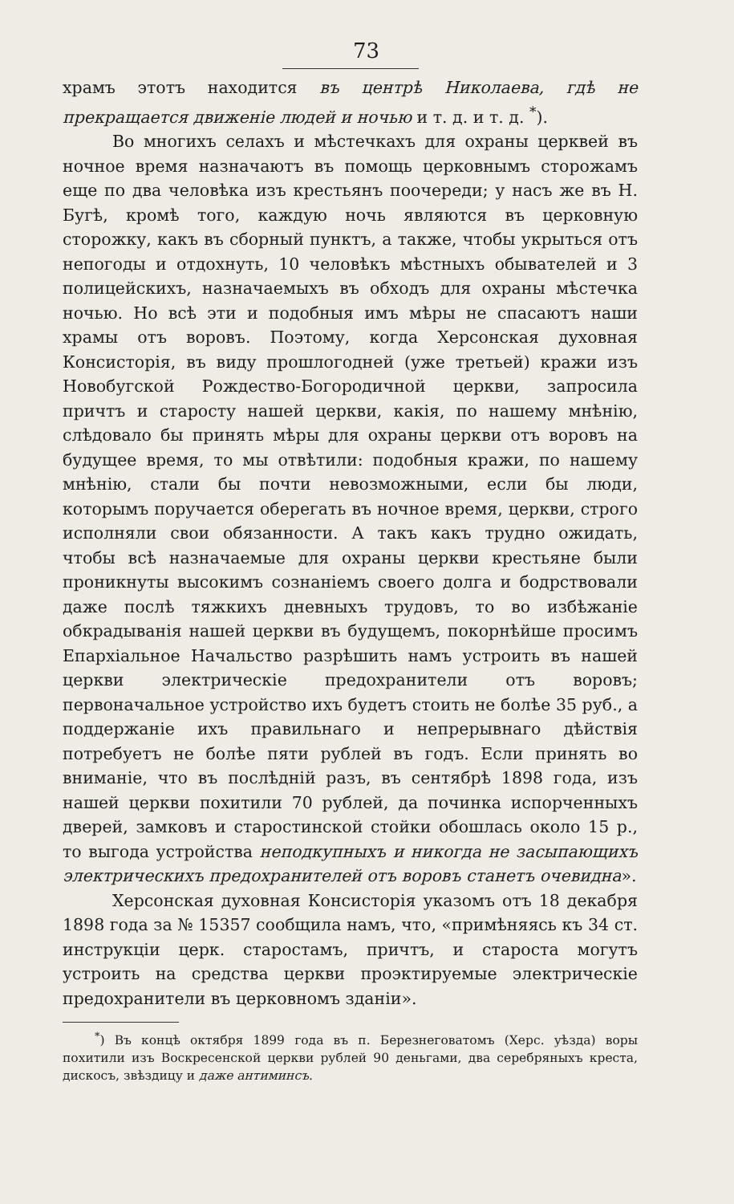73
храмъ этотъ находится въ центрѣ Николаева, гдѣ не прекращается движеніе людей и ночью и т. д. и т. д. <sup>*</sup>).
Во многихъ селахъ и мѣстечкахъ для охраны церквей въ ночное время назначаютъ въ помощь церковнымъ сторожамъ еще по два человѣка изъ крестьянъ поочереди; у насъ же въ Н. Бугѣ, кромѣ того, каждую ночь являются въ церковную сторожку, какъ въ сборный пунктъ, а также, чтобы укрыться отъ непогоды и отдохнуть, 10 человѣкъ мѣстныхъ обывателей и 3 полицейскихъ, назначаемыхъ въ обходъ для охраны мѣстечка ночью. Но всѣ эти и подобныя имъ мѣры не спасаютъ наши храмы отъ воровъ. Поэтому, когда Херсонская духовная Консисторія, въ виду прошлогодней (уже третьей) кражи изъ Новобугской Рождество-Богородичной церкви, запросила причтъ и старосту нашей церкви, какія, по нашему мнѣнію, слѣдовало бы принять мѣры для охраны церкви отъ воровъ на будущее время, то мы отвѣтили: подобныя кражи, по нашему мнѣнію, стали бы почти невозможными, если бы люди, которымъ поручается оберегать въ ночное время, церкви, строго исполняли свои обязанности. А такъ какъ трудно ожидать, чтобы всѣ назначаемые для охраны церкви крестьяне были проникнуты высокимъ сознаніемъ своего долга и бодрствовали даже послѣ тяжкихъ дневныхъ трудовъ, то во избѣжаніе обкрадыванія нашей церкви въ будущемъ, покорнѣйше просимъ Епархіальное Начальство разрѣшить намъ устроить въ нашей церкви электрическіе предохранители отъ воровъ; первоначальное устройство ихъ будетъ стоить не болѣе 35 руб., а поддержаніе ихъ правильнаго и непрерывнаго дѣйствія потребуетъ не болѣе пяти рублей въ годъ. Если принять во вниманіе, что въ послѣдній разъ, въ сентябрѣ 1898 года, изъ нашей церкви похитили 70 рублей, да починка испорченныхъ дверей, замковъ и старостинской стойки обошлась около 15 р., то выгода устройства неподкупныхъ и никогда не засыпающихъ электрическихъ предохранителей отъ воровъ станетъ очевидна».
Херсонская духовная Консисторія указомъ отъ 18 декабря 1898 года за № 15357 сообщила намъ, что, «примѣняясь къ 34 ст. инструкціи церк. старостамъ, причтъ, и староста могутъ устроить на средства церкви проэктируемые электрическіе предохранители въ церковномъ зданіи».
<sup>*</sup>) Въ концѣ октября 1899 года въ п. Березнеговатомъ (Херс. уѣзда) воры похитили изъ Воскресенской церкви рублей 90 деньгами, два серебряныхъ креста, дискосъ, звѣздицу и даже антиминсъ.